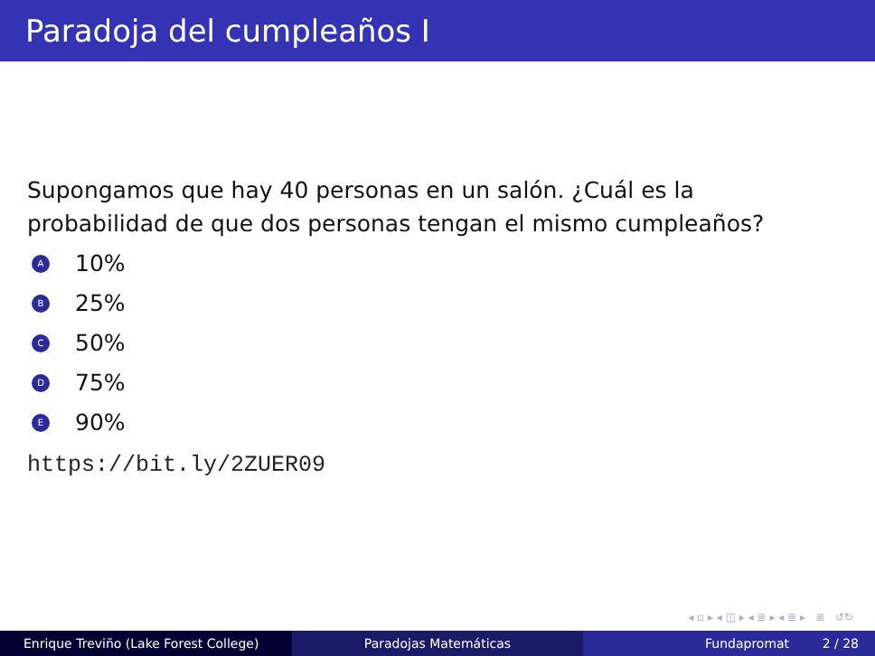Paradoja del cumpleaños I
Supongamos que hay 40 personas en un salón. ¿Cuál es la
probabilidad de que dos personas tengan el mismo cumpleaños?
A 10%
B 25%
C 50%
D 75%
E 90%
https://bit.ly/2ZUER09
◂ ▫ ▸ ◂ ◫ ▸ ◂ ≣ ▸ ◂ ≣ ▸ ≣ ↺↻
Enrique Treviño (Lake Forest College) Paradojas Matemáticas Fundapromat 2 / 28